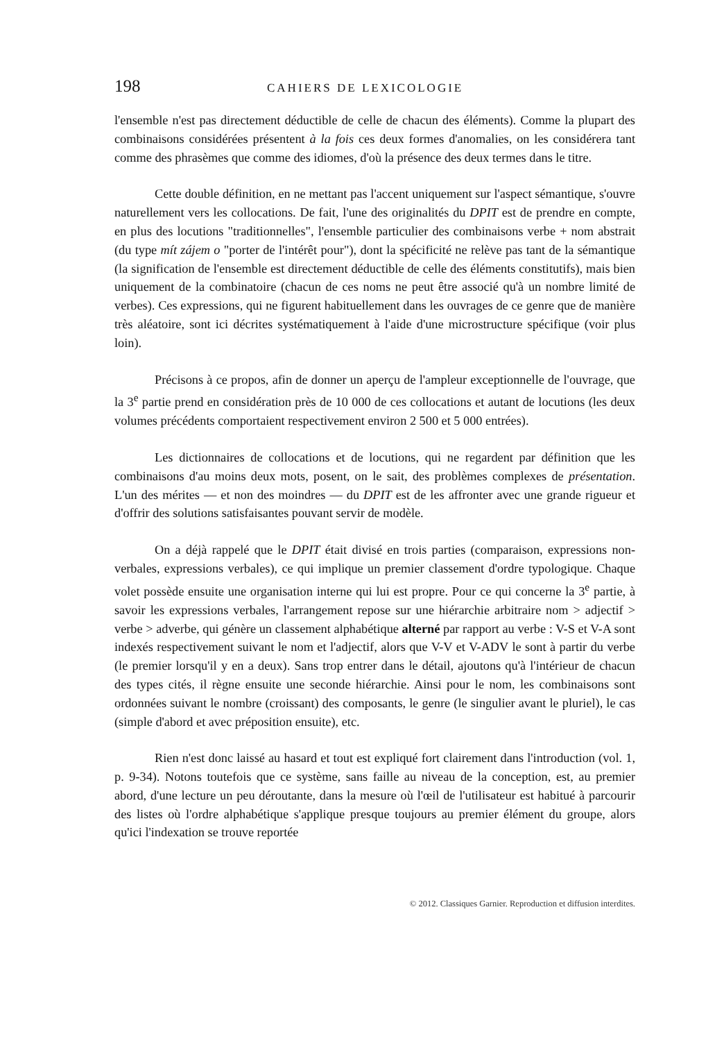198 CAHIERS DE LEXICOLOGIE
l'ensemble n'est pas directement déductible de celle de chacun des éléments). Comme la plupart des combinaisons considérées présentent à la fois ces deux formes d'anomalies, on les considérera tant comme des phrasèmes que comme des idiomes, d'où la présence des deux termes dans le titre.
Cette double définition, en ne mettant pas l'accent uniquement sur l'aspect sémantique, s'ouvre naturellement vers les collocations. De fait, l'une des originalités du DPIT est de prendre en compte, en plus des locutions "traditionnelles", l'ensemble particulier des combinaisons verbe + nom abstrait (du type mít zájem o "porter de l'intérêt pour"), dont la spécificité ne relève pas tant de la sémantique (la signification de l'ensemble est directement déductible de celle des éléments constitutifs), mais bien uniquement de la combinatoire (chacun de ces noms ne peut être associé qu'à un nombre limité de verbes). Ces expressions, qui ne figurent habituellement dans les ouvrages de ce genre que de manière très aléatoire, sont ici décrites systématiquement à l'aide d'une microstructure spécifique (voir plus loin).
Précisons à ce propos, afin de donner un aperçu de l'ampleur exceptionnelle de l'ouvrage, que la 3<sup>e</sup> partie prend en considération près de 10 000 de ces collocations et autant de locutions (les deux volumes précédents comportaient respectivement environ 2 500 et 5 000 entrées).
Les dictionnaires de collocations et de locutions, qui ne regardent par définition que les combinaisons d'au moins deux mots, posent, on le sait, des problèmes complexes de présentation. L'un des mérites — et non des moindres — du DPIT est de les affronter avec une grande rigueur et d'offrir des solutions satisfaisantes pouvant servir de modèle.
On a déjà rappelé que le DPIT était divisé en trois parties (comparaison, expressions non-verbales, expressions verbales), ce qui implique un premier classement d'ordre typologique. Chaque volet possède ensuite une organisation interne qui lui est propre. Pour ce qui concerne la 3<sup>e</sup> partie, à savoir les expressions verbales, l'arrangement repose sur une hiérarchie arbitraire nom > adjectif > verbe > adverbe, qui génère un classement alphabétique alterné par rapport au verbe : V-S et V-A sont indexés respectivement suivant le nom et l'adjectif, alors que V-V et V-ADV le sont à partir du verbe (le premier lorsqu'il y en a deux). Sans trop entrer dans le détail, ajoutons qu'à l'intérieur de chacun des types cités, il règne ensuite une seconde hiérarchie. Ainsi pour le nom, les combinaisons sont ordonnées suivant le nombre (croissant) des composants, le genre (le singulier avant le pluriel), le cas (simple d'abord et avec préposition ensuite), etc.
Rien n'est donc laissé au hasard et tout est expliqué fort clairement dans l'introduction (vol. 1, p. 9-34). Notons toutefois que ce système, sans faille au niveau de la conception, est, au premier abord, d'une lecture un peu déroutante, dans la mesure où l'œil de l'utilisateur est habitué à parcourir des listes où l'ordre alphabétique s'applique presque toujours au premier élément du groupe, alors qu'ici l'indexation se trouve reportée
© 2012. Classiques Garnier. Reproduction et diffusion interdites.